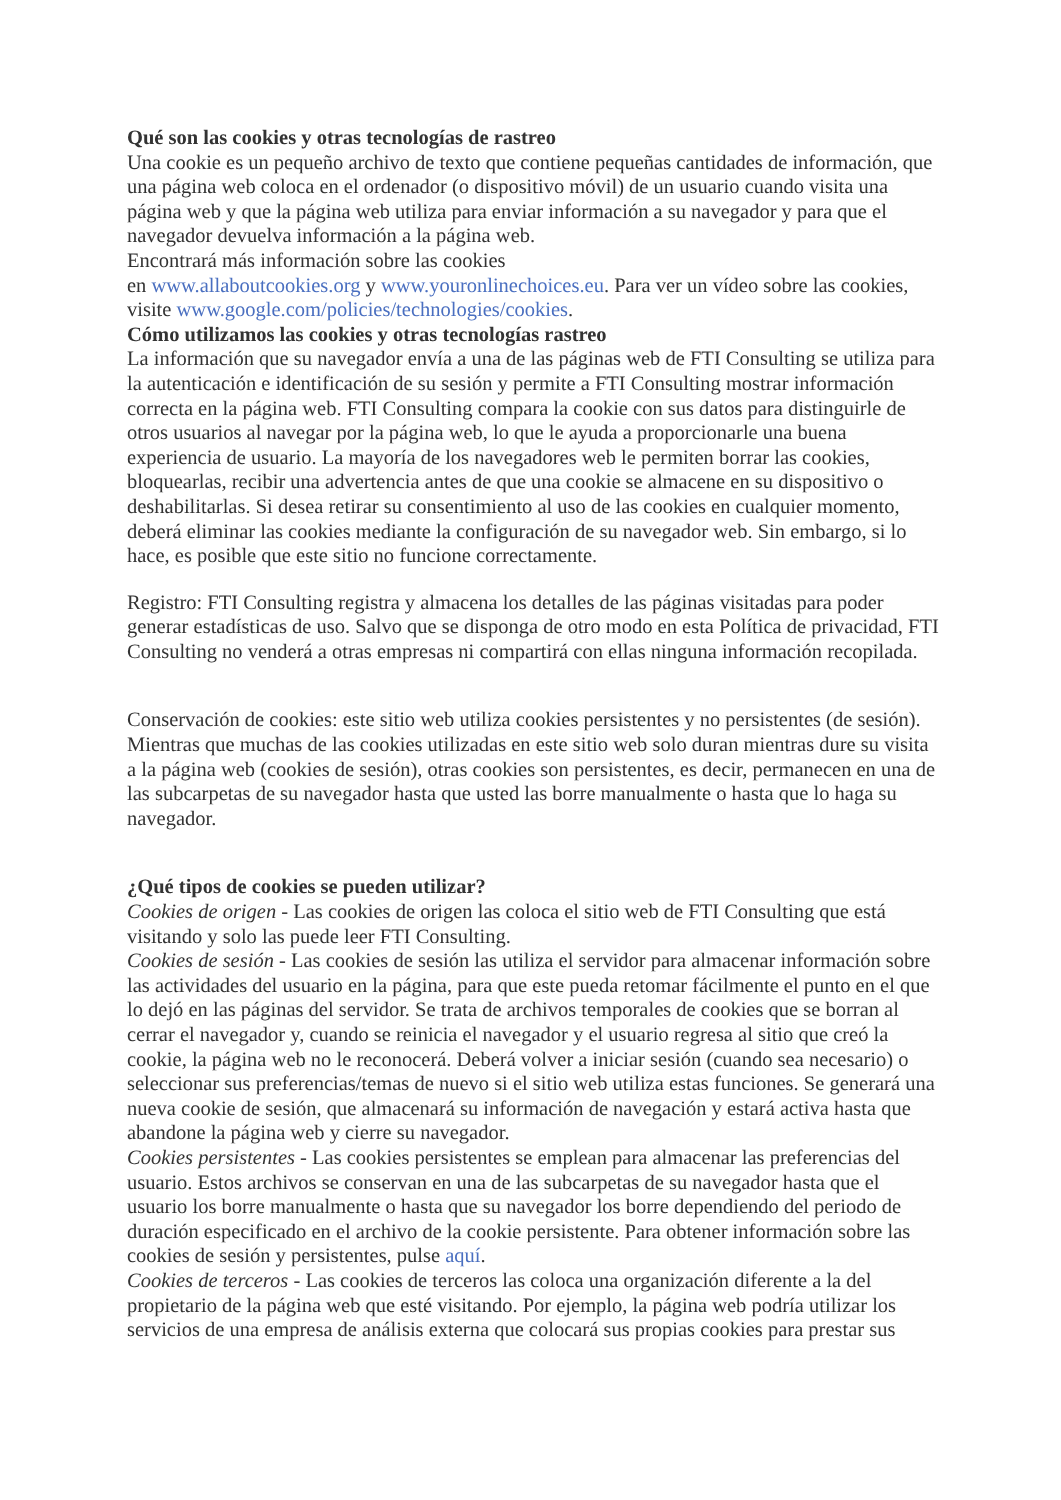Qué son las cookies y otras tecnologías de rastreo
Una cookie es un pequeño archivo de texto que contiene pequeñas cantidades de información, que una página web coloca en el ordenador (o dispositivo móvil) de un usuario cuando visita una página web y que la página web utiliza para enviar información a su navegador y para que el navegador devuelva información a la página web.
Encontrará más información sobre las cookies
en www.allaboutcookies.org y www.youronlinechoices.eu. Para ver un vídeo sobre las cookies, visite www.google.com/policies/technologies/cookies.
Cómo utilizamos las cookies y otras tecnologías rastreo
La información que su navegador envía a una de las páginas web de FTI Consulting se utiliza para la autenticación e identificación de su sesión y permite a FTI Consulting mostrar información correcta en la página web. FTI Consulting compara la cookie con sus datos para distinguirle de otros usuarios al navegar por la página web, lo que le ayuda a proporcionarle una buena experiencia de usuario. La mayoría de los navegadores web le permiten borrar las cookies, bloquearlas, recibir una advertencia antes de que una cookie se almacene en su dispositivo o deshabilitarlas. Si desea retirar su consentimiento al uso de las cookies en cualquier momento, deberá eliminar las cookies mediante la configuración de su navegador web. Sin embargo, si lo hace, es posible que este sitio no funcione correctamente.
Registro: FTI Consulting registra y almacena los detalles de las páginas visitadas para poder generar estadísticas de uso. Salvo que se disponga de otro modo en esta Política de privacidad, FTI Consulting no venderá a otras empresas ni compartirá con ellas ninguna información recopilada.
Conservación de cookies: este sitio web utiliza cookies persistentes y no persistentes (de sesión). Mientras que muchas de las cookies utilizadas en este sitio web solo duran mientras dure su visita a la página web (cookies de sesión), otras cookies son persistentes, es decir, permanecen en una de las subcarpetas de su navegador hasta que usted las borre manualmente o hasta que lo haga su navegador.
¿Qué tipos de cookies se pueden utilizar?
Cookies de origen - Las cookies de origen las coloca el sitio web de FTI Consulting que está visitando y solo las puede leer FTI Consulting.
Cookies de sesión - Las cookies de sesión las utiliza el servidor para almacenar información sobre las actividades del usuario en la página, para que este pueda retomar fácilmente el punto en el que lo dejó en las páginas del servidor. Se trata de archivos temporales de cookies que se borran al cerrar el navegador y, cuando se reinicia el navegador y el usuario regresa al sitio que creó la cookie, la página web no le reconocerá. Deberá volver a iniciar sesión (cuando sea necesario) o seleccionar sus preferencias/temas de nuevo si el sitio web utiliza estas funciones. Se generará una nueva cookie de sesión, que almacenará su información de navegación y estará activa hasta que abandone la página web y cierre su navegador.
Cookies persistentes - Las cookies persistentes se emplean para almacenar las preferencias del usuario. Estos archivos se conservan en una de las subcarpetas de su navegador hasta que el usuario los borre manualmente o hasta que su navegador los borre dependiendo del periodo de duración especificado en el archivo de la cookie persistente. Para obtener información sobre las cookies de sesión y persistentes, pulse aquí.
Cookies de terceros - Las cookies de terceros las coloca una organización diferente a la del propietario de la página web que esté visitando. Por ejemplo, la página web podría utilizar los servicios de una empresa de análisis externa que colocará sus propias cookies para prestar sus